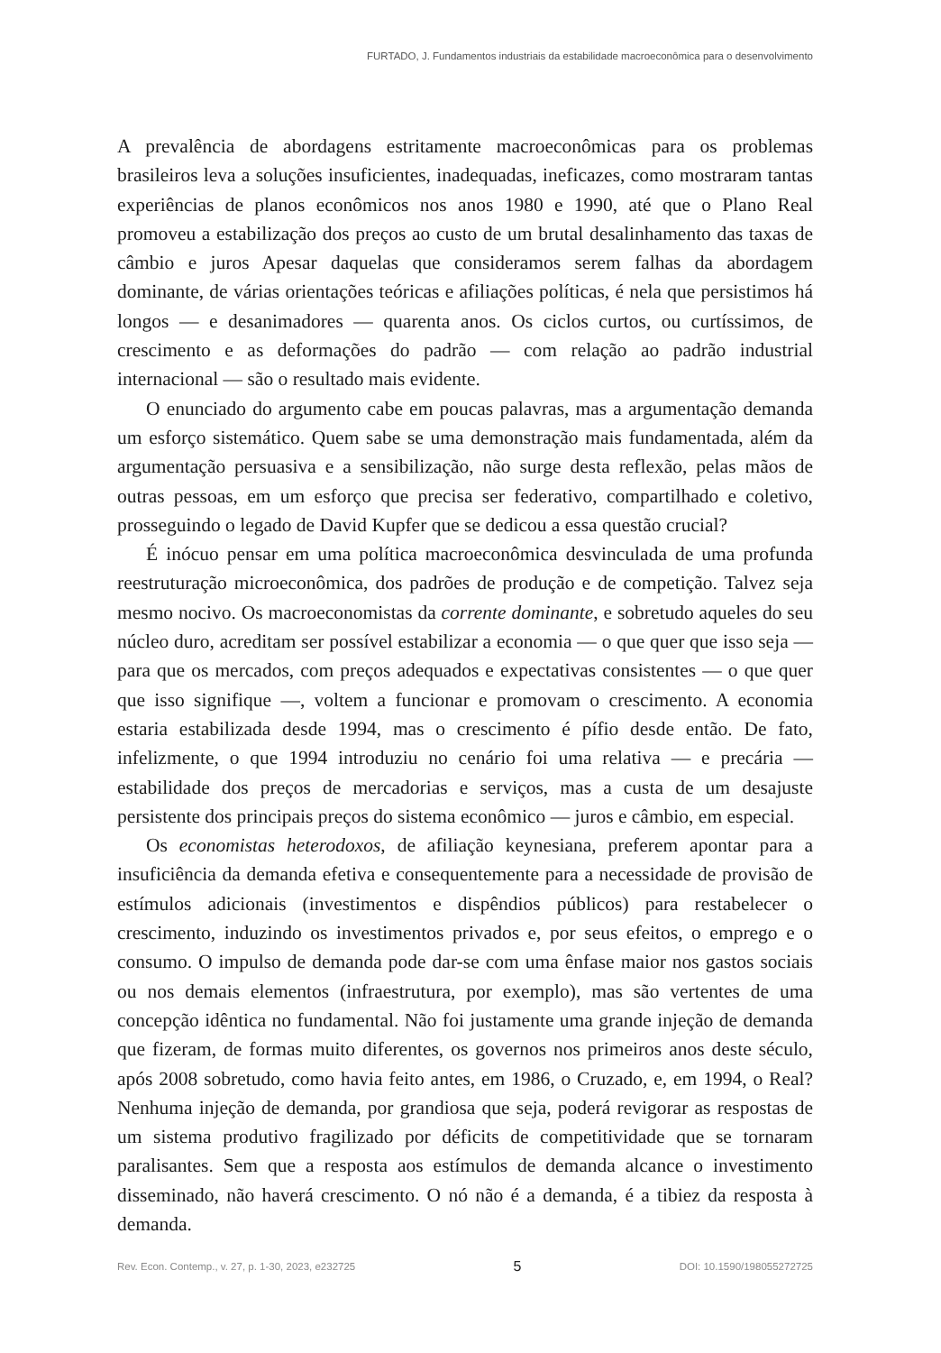FURTADO, J. Fundamentos industriais da estabilidade macroeconômica para o desenvolvimento
A prevalência de abordagens estritamente macroeconômicas para os problemas brasileiros leva a soluções insuficientes, inadequadas, ineficazes, como mostraram tantas experiências de planos econômicos nos anos 1980 e 1990, até que o Plano Real promoveu a estabilização dos preços ao custo de um brutal desalinhamento das taxas de câmbio e juros Apesar daquelas que consideramos serem falhas da abordagem dominante, de várias orientações teóricas e afiliações políticas, é nela que persistimos há longos — e desanimadores — quarenta anos. Os ciclos curtos, ou curtíssimos, de crescimento e as deformações do padrão — com relação ao padrão industrial internacional — são o resultado mais evidente.
O enunciado do argumento cabe em poucas palavras, mas a argumentação demanda um esforço sistemático. Quem sabe se uma demonstração mais fundamentada, além da argumentação persuasiva e a sensibilização, não surge desta reflexão, pelas mãos de outras pessoas, em um esforço que precisa ser federativo, compartilhado e coletivo, prosseguindo o legado de David Kupfer que se dedicou a essa questão crucial?
É inócuo pensar em uma política macroeconômica desvinculada de uma profunda reestruturação microeconômica, dos padrões de produção e de competição. Talvez seja mesmo nocivo. Os macroeconomistas da corrente dominante, e sobretudo aqueles do seu núcleo duro, acreditam ser possível estabilizar a economia — o que quer que isso seja — para que os mercados, com preços adequados e expectativas consistentes — o que quer que isso signifique —, voltem a funcionar e promovam o crescimento. A economia estaria estabilizada desde 1994, mas o crescimento é pífio desde então. De fato, infelizmente, o que 1994 introduziu no cenário foi uma relativa — e precária — estabilidade dos preços de mercadorias e serviços, mas a custa de um desajuste persistente dos principais preços do sistema econômico — juros e câmbio, em especial.
Os economistas heterodoxos, de afiliação keynesiana, preferem apontar para a insuficiência da demanda efetiva e consequentemente para a necessidade de provisão de estímulos adicionais (investimentos e dispêndios públicos) para restabelecer o crescimento, induzindo os investimentos privados e, por seus efeitos, o emprego e o consumo. O impulso de demanda pode dar-se com uma ênfase maior nos gastos sociais ou nos demais elementos (infraestrutura, por exemplo), mas são vertentes de uma concepção idêntica no fundamental. Não foi justamente uma grande injeção de demanda que fizeram, de formas muito diferentes, os governos nos primeiros anos deste século, após 2008 sobretudo, como havia feito antes, em 1986, o Cruzado, e, em 1994, o Real? Nenhuma injeção de demanda, por grandiosa que seja, poderá revigorar as respostas de um sistema produtivo fragilizado por déficits de competitividade que se tornaram paralisantes. Sem que a resposta aos estímulos de demanda alcance o investimento disseminado, não haverá crescimento. O nó não é a demanda, é a tibiez da resposta à demanda.
Rev. Econ. Contemp., v. 27, p. 1-30, 2023, e232725 5 DOI: 10.1590/198055272725